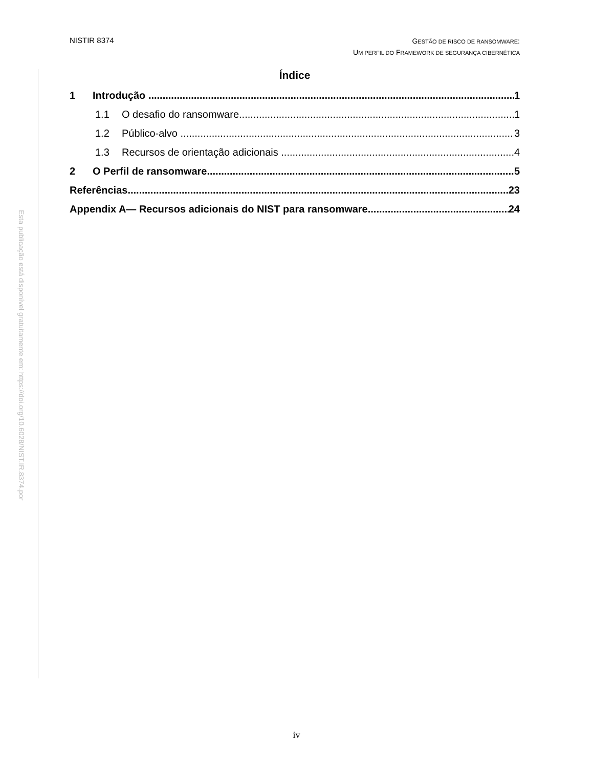Esta publicação está disponível gratuitamente em: https://doi.org/10.6028/NIST.IR.8374.por
NISTIR 8374
GESTÃO DE RISCO DE RANSOMWARE:
UM PERFIL DO FRAMEWORK DE SEGURANÇA CIBERNÉTICA
Índice
1 Introdução 1
1.1 O desafio do ransomware 1
1.2 Público-alvo 3
1.3 Recursos de orientação adicionais 4
2 O Perfil de ransomware 5
Referências 23
Appendix A— Recursos adicionais do NIST para ransomware 24
iv